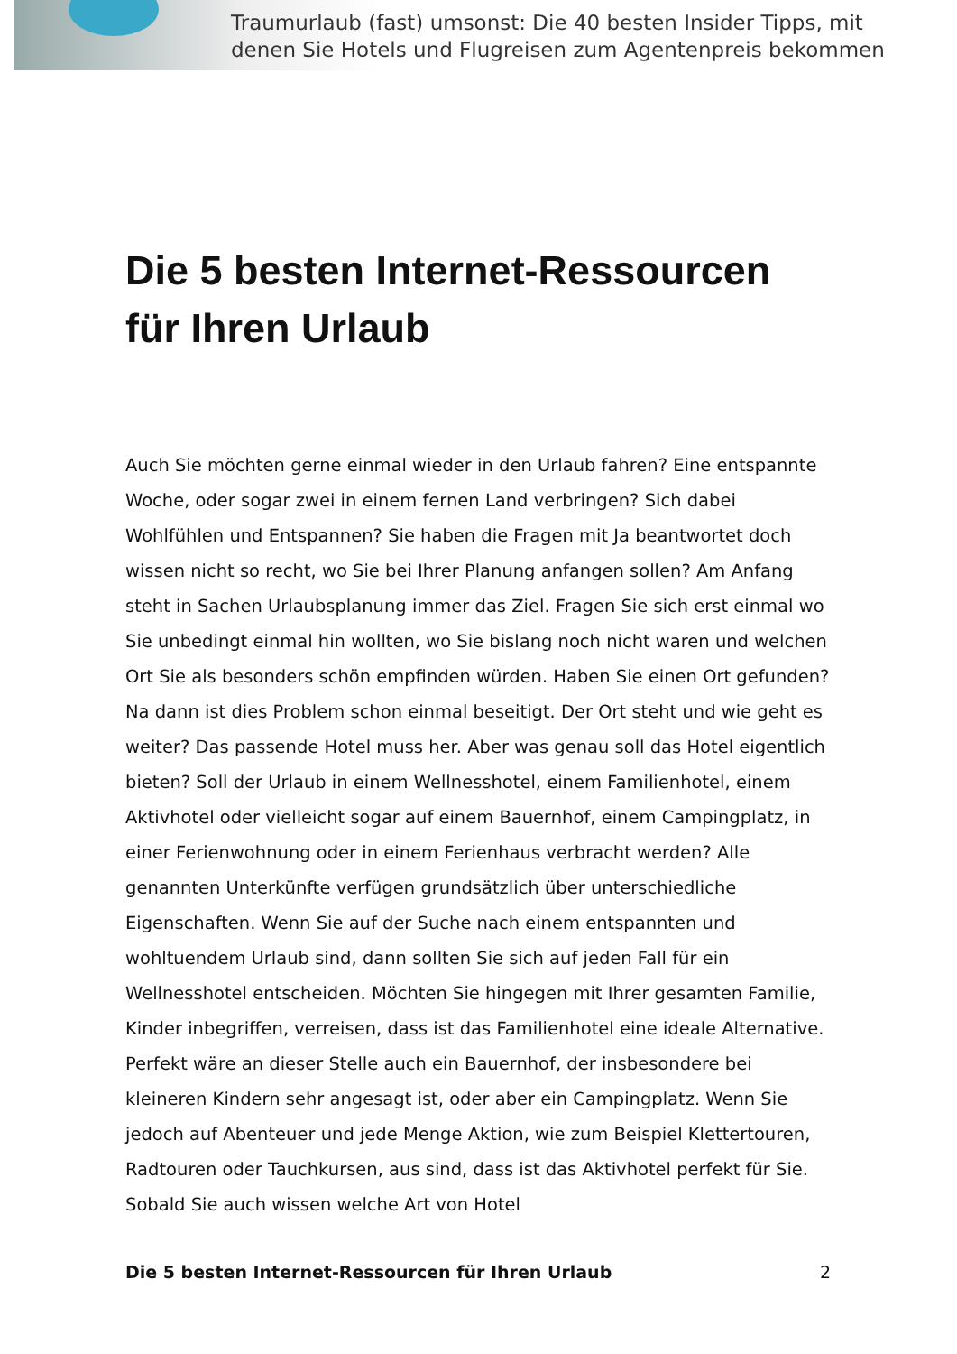Traumurlaub (fast) umsonst: Die 40 besten Insider Tipps, mit
denen Sie Hotels und Flugreisen zum Agentenpreis bekommen
Die 5 besten Internet-Ressourcen
für Ihren Urlaub
Auch Sie möchten gerne einmal wieder in den Urlaub fahren? Eine entspannte Woche, oder sogar zwei in einem fernen Land verbringen? Sich dabei Wohlfühlen und Entspannen? Sie haben die Fragen mit Ja beantwortet doch wissen nicht so recht, wo Sie bei Ihrer Planung anfangen sollen? Am Anfang steht in Sachen Urlaubsplanung immer das Ziel. Fragen Sie sich erst einmal wo Sie unbedingt einmal hin wollten, wo Sie bislang noch nicht waren und welchen Ort Sie als besonders schön empfinden würden. Haben Sie einen Ort gefunden? Na dann ist dies Problem schon einmal beseitigt. Der Ort steht und wie geht es weiter? Das passende Hotel muss her. Aber was genau soll das Hotel eigentlich bieten? Soll der Urlaub in einem Wellnesshotel, einem Familienhotel, einem Aktivhotel oder vielleicht sogar auf einem Bauernhof, einem Campingplatz, in einer Ferienwohnung oder in einem Ferienhaus verbracht werden? Alle genannten Unterkünfte verfügen grundsätzlich über unterschiedliche Eigenschaften. Wenn Sie auf der Suche nach einem entspannten und wohltuendem Urlaub sind, dann sollten Sie sich auf jeden Fall für ein Wellnesshotel entscheiden. Möchten Sie hingegen mit Ihrer gesamten Familie, Kinder inbegriffen, verreisen, dass ist das Familienhotel eine ideale Alternative. Perfekt wäre an dieser Stelle auch ein Bauernhof, der insbesondere bei kleineren Kindern sehr angesagt ist, oder aber ein Campingplatz. Wenn Sie jedoch auf Abenteuer und jede Menge Aktion, wie zum Beispiel Klettertouren, Radtouren oder Tauchkursen, aus sind, dass ist das Aktivhotel perfekt für Sie. Sobald Sie auch wissen welche Art von Hotel
Die 5 besten Internet-Ressourcen für Ihren Urlaub 2